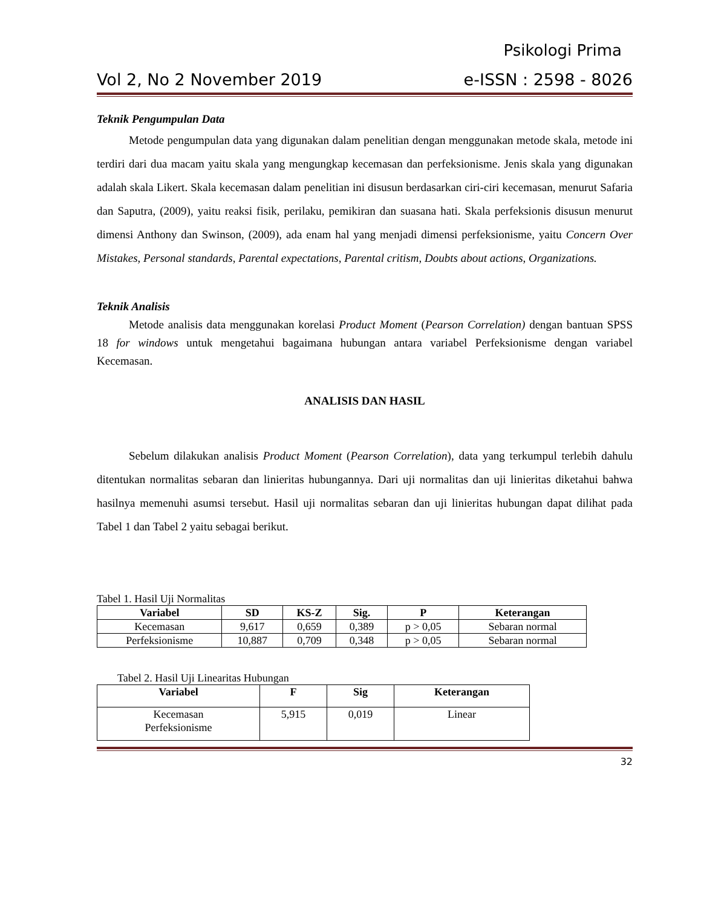Psikologi Prima
Vol 2, No 2 November 2019 e-ISSN : 2598 - 8026
Teknik Pengumpulan Data
Metode pengumpulan data yang digunakan dalam penelitian dengan menggunakan metode skala, metode ini terdiri dari dua macam yaitu skala yang mengungkap kecemasan dan perfeksionisme. Jenis skala yang digunakan adalah skala Likert. Skala kecemasan dalam penelitian ini disusun berdasarkan ciri-ciri kecemasan, menurut Safaria dan Saputra, (2009), yaitu reaksi fisik, perilaku, pemikiran dan suasana hati. Skala perfeksionis disusun menurut dimensi Anthony dan Swinson, (2009), ada enam hal yang menjadi dimensi perfeksionisme, yaitu Concern Over Mistakes, Personal standards, Parental expectations, Parental critism, Doubts about actions, Organizations.
Teknik Analisis
Metode analisis data menggunakan korelasi Product Moment (Pearson Correlation) dengan bantuan SPSS 18 for windows untuk mengetahui bagaimana hubungan antara variabel Perfeksionisme dengan variabel Kecemasan.
ANALISIS DAN HASIL
Sebelum dilakukan analisis Product Moment (Pearson Correlation), data yang terkumpul terlebih dahulu ditentukan normalitas sebaran dan linieritas hubungannya. Dari uji normalitas dan uji linieritas diketahui bahwa hasilnya memenuhi asumsi tersebut. Hasil uji normalitas sebaran dan uji linieritas hubungan dapat dilihat pada Tabel 1 dan Tabel 2 yaitu sebagai berikut.
Tabel 1. Hasil Uji Normalitas
| Variabel | SD | KS-Z | Sig. | P | Keterangan |
| --- | --- | --- | --- | --- | --- |
| Kecemasan | 9,617 | 0,659 | 0,389 | p > 0,05 | Sebaran normal |
| Perfeksionisme | 10,887 | 0,709 | 0,348 | p > 0,05 | Sebaran normal |
Tabel 2. Hasil Uji Linearitas Hubungan
| Variabel | F | Sig | Keterangan |
| --- | --- | --- | --- |
| Kecemasan Perfeksionisme | 5,915 | 0,019 | Linear |
32